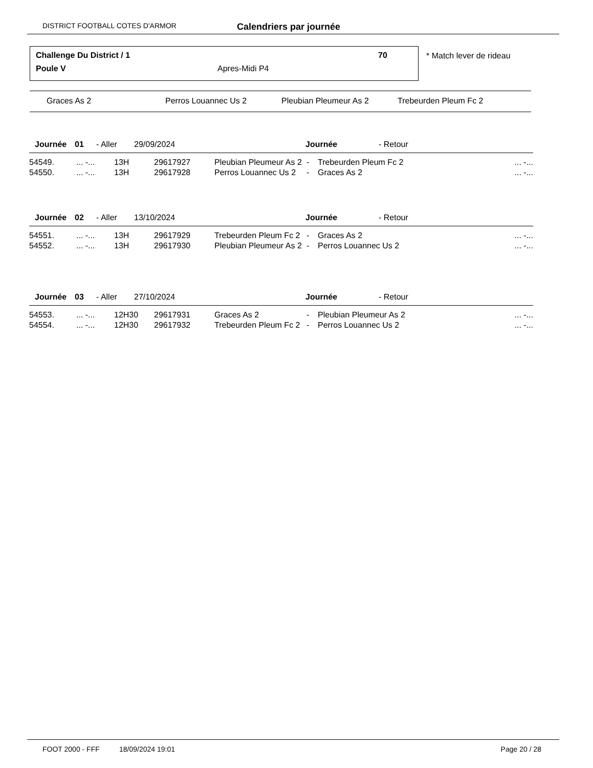DISTRICT FOOTBALL COTES D'ARMOR Calendriers par journée
Challenge Du District / 1 70
Poule V Apres-Midi P4
* Match lever de rideau
| Graces As 2 | Perros Louannec Us 2 | Pleubian Pleumeur As 2 | Trebeurden Pleum Fc 2 |
| Journée | 01 | - Aller | 29/09/2024 | Journée | - Retour |
| 54549. | ... -... | 13H | 29617927 | Pleubian Pleumeur As 2 | - | Trebeurden Pleum Fc 2 | ... -... |
| 54550. | ... -... | 13H | 29617928 | Perros Louannec Us 2 | - | Graces As 2 | ... -... |
| Journée | 02 | - Aller | 13/10/2024 | Journée | - Retour |
| 54551. | ... -... | 13H | 29617929 | Trebeurden Pleum Fc 2 | - | Graces As 2 | ... -... |
| 54552. | ... -... | 13H | 29617930 | Pleubian Pleumeur As 2 | - | Perros Louannec Us 2 | ... -... |
| Journée | 03 | - Aller | 27/10/2024 | Journée | - Retour |
| 54553. | ... -... | 12H30 | 29617931 | Graces As 2 | - | Pleubian Pleumeur As 2 | ... -... |
| 54554. | ... -... | 12H30 | 29617932 | Trebeurden Pleum Fc 2 | - | Perros Louannec Us 2 | ... -... |
| FOOT 2000 - FFF | 18/09/2024 19:01 | Page 20 / 28 |